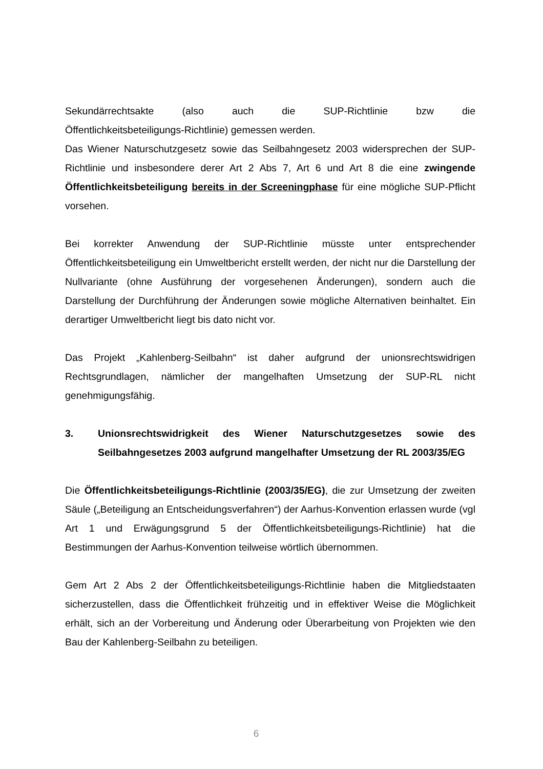Sekundärrechtsakte (also auch die SUP-Richtlinie bzw die
Öffentlichkeitsbeteiligungs-Richtlinie) gemessen werden.
Das Wiener Naturschutzgesetz sowie das Seilbahngesetz 2003 widersprechen der SUP-Richtlinie und insbesondere derer Art 2 Abs 7, Art 6 und Art 8 die eine zwingende Öffentlichkeitsbeteiligung bereits in der Screeningphase für eine mögliche SUP-Pflicht vorsehen.
Bei korrekter Anwendung der SUP-Richtlinie müsste unter entsprechender Öffentlichkeitsbeteiligung ein Umweltbericht erstellt werden, der nicht nur die Darstellung der Nullvariante (ohne Ausführung der vorgesehenen Änderungen), sondern auch die Darstellung der Durchführung der Änderungen sowie mögliche Alternativen beinhaltet. Ein derartiger Umweltbericht liegt bis dato nicht vor.
Das Projekt „Kahlenberg-Seilbahn“ ist daher aufgrund der unionsrechtswidrigen Rechtsgrundlagen, nämlicher der mangelhaften Umsetzung der SUP-RL nicht genehmigungsfähig.
3. Unionsrechtswidrigkeit des Wiener Naturschutzgesetzes sowie des Seilbahngesetzes 2003 aufgrund mangelhafter Umsetzung der RL 2003/35/EG
Die Öffentlichkeitsbeteiligungs-Richtlinie (2003/35/EG), die zur Umsetzung der zweiten Säule („Beteiligung an Entscheidungsverfahren“) der Aarhus-Konvention erlassen wurde (vgl Art 1 und Erwägungsgrund 5 der Öffentlichkeitsbeteiligungs-Richtlinie) hat die Bestimmungen der Aarhus-Konvention teilweise wörtlich übernommen.
Gem Art 2 Abs 2 der Öffentlichkeitsbeteiligungs-Richtlinie haben die Mitgliedstaaten sicherzustellen, dass die Öffentlichkeit frühzeitig und in effektiver Weise die Möglichkeit erhält, sich an der Vorbereitung und Änderung oder Überarbeitung von Projekten wie den Bau der Kahlenberg-Seilbahn zu beteiligen.
6